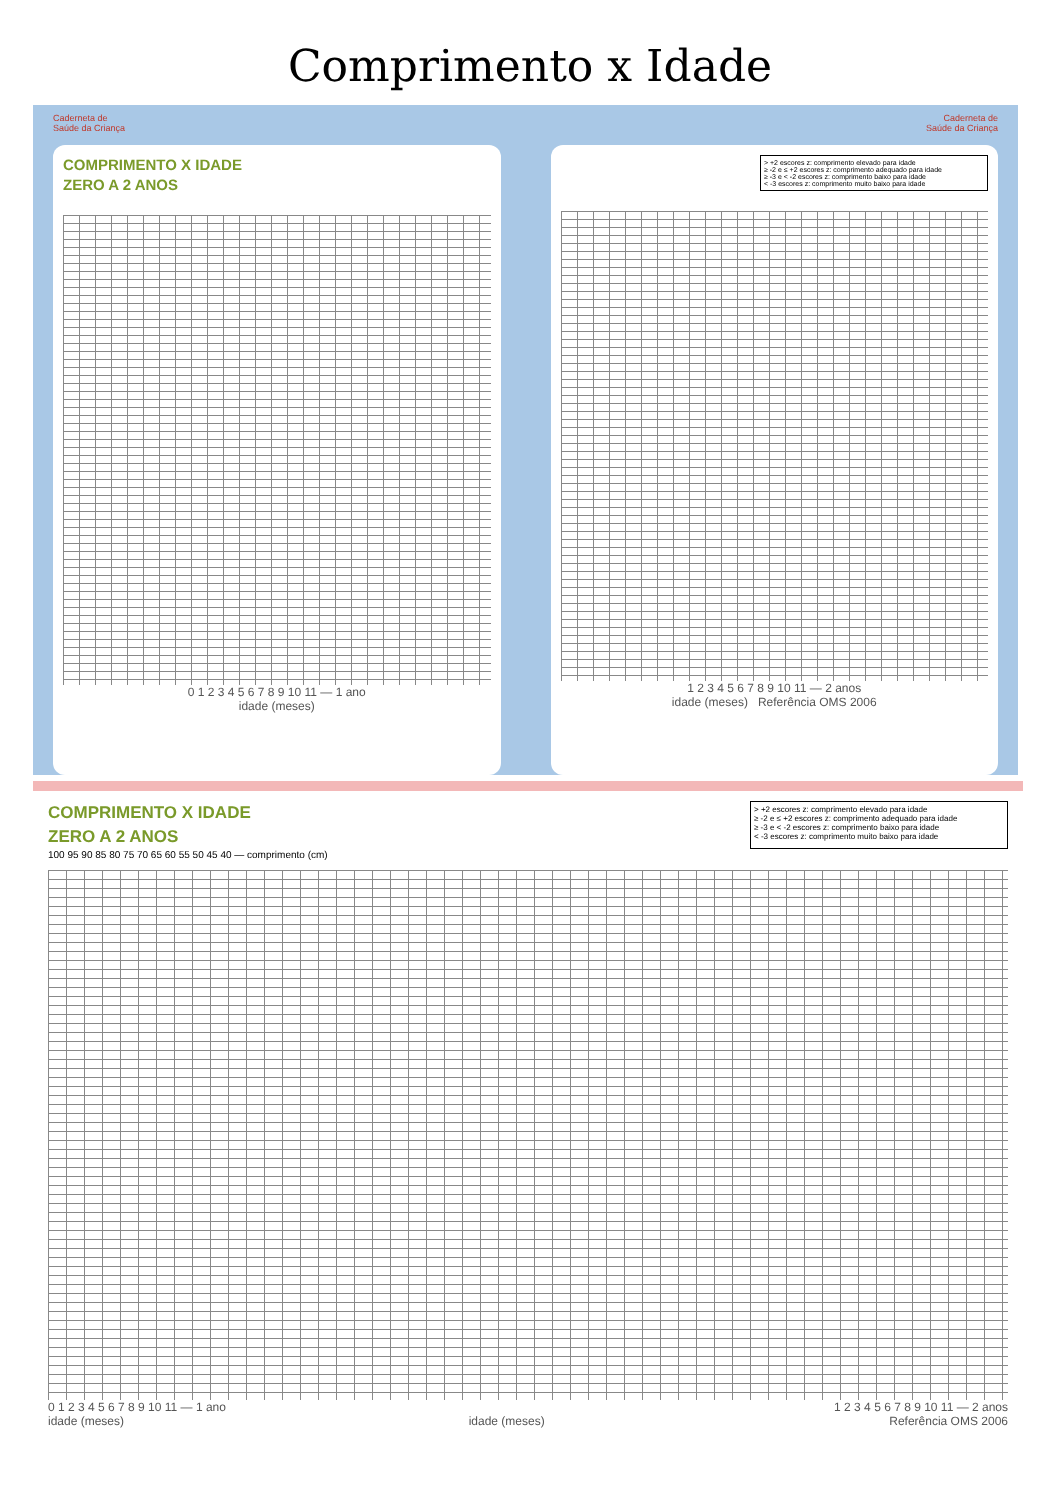Comprimento x Idade
Caderneta de
Saúde da Criança
COMPRIMENTO X IDADE
ZERO A 2 ANOS
0 1 2 3 4 5 6 7 8 9 10 11 — 1 ano
idade (meses)
Caderneta de
Saúde da Criança
> +2 escores z: comprimento elevado para idade
≥ -2 e ≤ +2 escores z: comprimento adequado para idade
≥ -3 e < -2 escores z: comprimento baixo para idade
< -3 escores z: comprimento muito baixo para idade
1 2 3 4 5 6 7 8 9 10 11 — 2 anos
idade (meses) Referência OMS 2006
COMPRIMENTO X IDADE
ZERO A 2 ANOS
> +2 escores z: comprimento elevado para idade
≥ -2 e ≤ +2 escores z: comprimento adequado para idade
≥ -3 e < -2 escores z: comprimento baixo para idade
< -3 escores z: comprimento muito baixo para idade
100 95 90 85 80 75 70 65 60 55 50 45 40 — comprimento (cm)
0 1 2 3 4 5 6 7 8 9 10 11 — 1 ano 1 2 3 4 5 6 7 8 9 10 11 — 2 anos
idade (meses) idade (meses) Referência OMS 2006